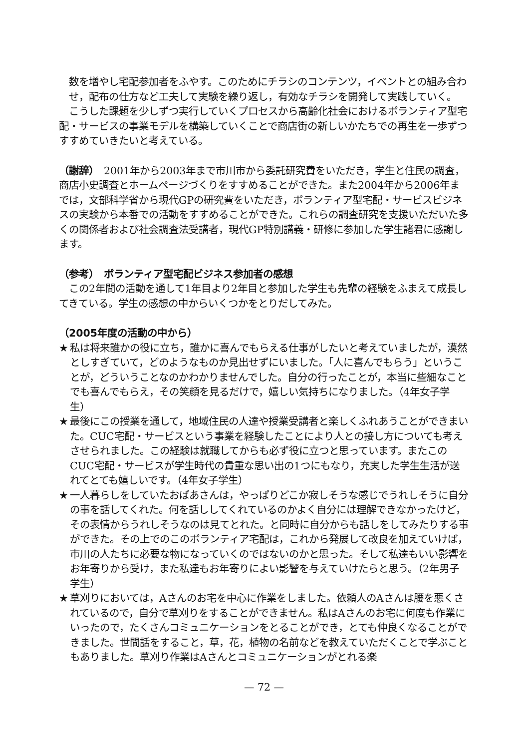数を増やし宅配参加者をふやす。このためにチラシのコンテンツ，イベントとの組み合わせ，配布の仕方など工夫して実験を繰り返し，有効なチラシを開発して実践していく。
　こうした課題を少しずつ実行していくプロセスから高齢化社会におけるボランティア型宅配・サービスの事業モデルを構築していくことで商店街の新しいかたちでの再生を一歩ずつすすめていきたいと考えている。
（謝辞）　2001年から2003年まで市川市から委託研究費をいただき，学生と住民の調査，商店小史調査とホームページづくりをすすめることができた。また2004年から2006年までは，文部科学省から現代GPの研究費をいただき，ボランティア型宅配・サービスビジネスの実験から本番での活動をすすめることができた。これらの調査研究を支援いただいた多くの関係者および社会調査法受講者，現代GP特別講義・研修に参加した学生諸君に感謝します。
（参考）　ボランティア型宅配ビジネス参加者の感想
　この2年間の活動を通して1年目より2年目と参加した学生も先輩の経験をふまえて成長してきている。学生の感想の中からいくつかをとりだしてみた。
（2005年度の活動の中から）
★ 私は将来誰かの役に立ち，誰かに喜んでもらえる仕事がしたいと考えていましたが，漠然としすぎていて，どのようなものか見出せずにいました。「人に喜んでもらう」ということが，どういうことなのかわかりませんでした。自分の行ったことが，本当に些細なことでも喜んでもらえ，その笑顔を見るだけで，嬉しい気持ちになりました。（4年女子学生）
★ 最後にこの授業を通して，地域住民の人達や授業受講者と楽しくふれあうことができまいた。CUC宅配・サービスという事業を経験したことにより人との接し方についても考えさせられました。この経験は就職してからも必ず役に立つと思っています。またこのCUC宅配・サービスが学生時代の貴重な思い出の1つにもなり，充実した学生生活が送れてとても嬉しいです。（4年女子学生）
★ 一人暮らしをしていたおばあさんは，やっぱりどこか寂しそうな感じでうれしそうに自分の事を話してくれた。何を話ししてくれているのかよく自分には理解できなかったけど，その表情からうれしそうなのは見てとれた。と同時に自分からも話しをしてみたりする事ができた。その上でのこのボランティア宅配は，これから発展して改良を加えていけば，市川の人たちに必要な物になっていくのではないのかと思った。そして私達もいい影響をお年寄りから受け，また私達もお年寄りによい影響を与えていけたらと思う。（2年男子学生）
★ 草刈りにおいては，Aさんのお宅を中心に作業をしました。依頼人のAさんは腰を悪くされているので，自分で草刈りをすることができません。私はAさんのお宅に何度も作業にいったので，たくさんコミュニケーションをとることができ，とても仲良くなることができました。世間話をすること，草，花，植物の名前などを教えていただくことで学ぶこともありました。草刈り作業はAさんとコミュニケーションがとれる楽
— 72 —